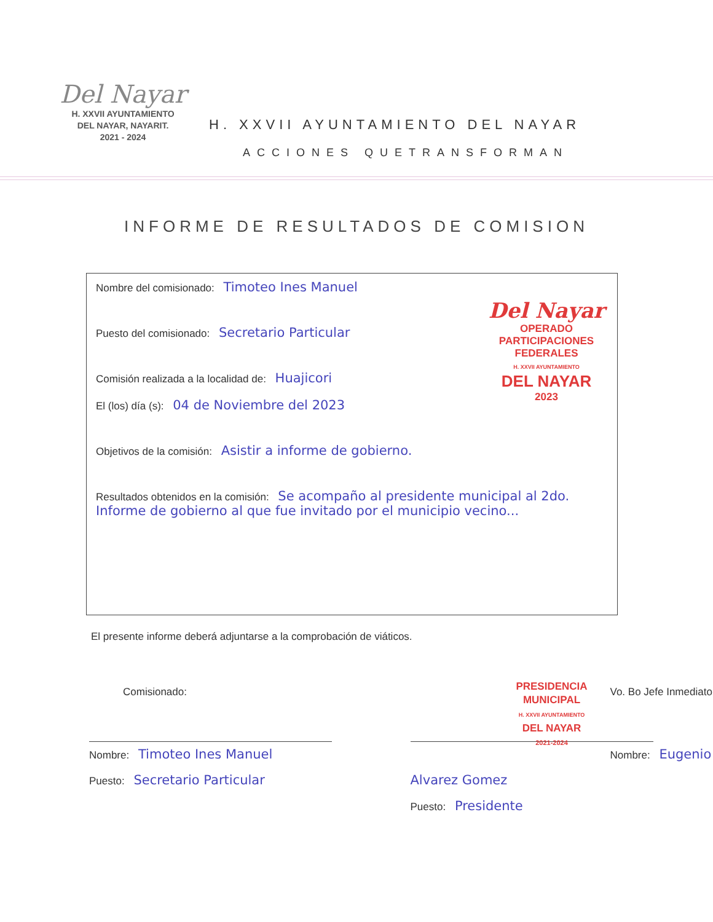Del Nayar
H. XXVII AYUNTAMIENTO
DEL NAYAR, NAYARIT.
2021 - 2024
H. XXVII AYUNTAMIENTO DEL NAYAR
ACCIONES QUETRANSFORMAN
INFORME DE RESULTADOS DE COMISION
Del Nayar
OPERADO
PARTICIPACIONES
FEDERALES
H. XXVII AYUNTAMIENTO
DEL NAYAR
2023
Nombre del comisionado: Timoteo Ines Manuel
Puesto del comisionado: Secretario Particular
Comisión realizada a la localidad de: Huajicori
El (los) día (s): 04 de Noviembre del 2023
Objetivos de la comisión: Asistir a informe de gobierno.
Resultados obtenidos en la comisión: Se acompaño al presidente municipal al 2do. Informe de gobierno al que fue invitado por el municipio vecino...
El presente informe deberá adjuntarse a la comprobación de viáticos.
Comisionado:
Nombre: Timoteo Ines Manuel
Puesto: Secretario Particular
PRESIDENCIA
MUNICIPAL
H. XXVII AYUNTAMIENTO
DEL NAYAR
2021-2024
Vo. Bo Jefe Inmediato
Nombre: Eugenio Alvarez Gomez
Puesto: Presidente